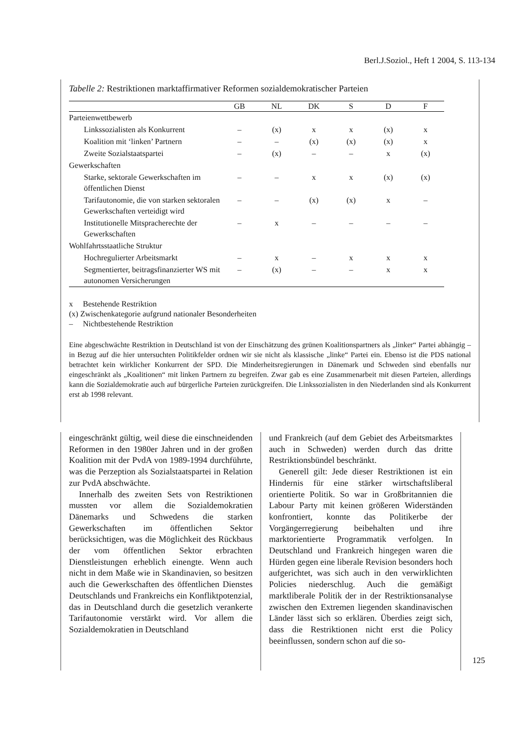Berl.J.Soziol., Heft 1 2004, S. 113-134
Tabelle 2: Restriktionen marktaffirmativer Reformen sozialdemokratischer Parteien
| | GB | NL | DK | S | D | F |
| --- | --- | --- | --- | --- | --- | --- |
| Parteienwettbewerb | | | | | | |
| Linkssozialisten als Konkurrent | – | (x) | x | x | (x) | x |
| Koalition mit ‘linken’ Partnern | – | – | (x) | (x) | (x) | x |
| Zweite Sozialstaatspartei | – | (x) | – | – | x | (x) |
| Gewerkschaften | | | | | | |
| Starke, sektorale Gewerkschaften im öffentlichen Dienst | – | – | x | x | (x) | (x) |
| Tarifautonomie, die von starken sektoralen Gewerkschaften verteidigt wird | – | – | (x) | (x) | x | – |
| Institutionelle Mitspracherechte der Gewerkschaften | – | x | – | – | – | – |
| Wohlfahrtsstaatliche Struktur | | | | | | |
| Hochregulierter Arbeitsmarkt | – | x | – | x | x | x |
| Segmentierter, beitragsfinanzierter WS mit autonomen Versicherungen | – | (x) | – | – | x | x |
x Bestehende Restriktion
(x) Zwischenkategorie aufgrund nationaler Besonderheiten
– Nichtbestehende Restriktion
Eine abgeschwächte Restriktion in Deutschland ist von der Einschätzung des grünen Koalitionspartners als „linker“ Partei abhängig – in Bezug auf die hier untersuchten Politikfelder ordnen wir sie nicht als klassische „linke“ Partei ein. Ebenso ist die PDS national betrachtet kein wirklicher Konkurrent der SPD. Die Minderheitsregierungen in Dänemark und Schweden sind ebenfalls nur eingeschränkt als „Koalitionen“ mit linken Partnern zu begreifen. Zwar gab es eine Zusammenarbeit mit diesen Parteien, allerdings kann die Sozialdemokratie auch auf bürgerliche Parteien zurückgreifen. Die Linkssozialisten in den Niederlanden sind als Konkurrent erst ab 1998 relevant.
eingeschränkt gültig, weil diese die einschneidenden Reformen in den 1980er Jahren und in der großen Koalition mit der PvdA von 1989-1994 durchführte, was die Perzeption als Sozialstaatspartei in Relation zur PvdA abschwächte.
Innerhalb des zweiten Sets von Restriktionen mussten vor allem die Sozialdemokratien Dänemarks und Schwedens die starken Gewerkschaften im öffentlichen Sektor berücksichtigen, was die Möglichkeit des Rückbaus der vom öffentlichen Sektor erbrachten Dienstleistungen erheblich einengte. Wenn auch nicht in dem Maße wie in Skandinavien, so besitzen auch die Gewerkschaften des öffentlichen Dienstes Deutschlands und Frankreichs ein Konfliktpotenzial, das in Deutschland durch die gesetzlich verankerte Tarifautonomie verstärkt wird. Vor allem die Sozialdemokratien in Deutschland
und Frankreich (auf dem Gebiet des Arbeitsmarktes auch in Schweden) werden durch das dritte Restriktionsbündel beschränkt.
Generell gilt: Jede dieser Restriktionen ist ein Hindernis für eine stärker wirtschaftsliberal orientierte Politik. So war in Großbritannien die Labour Party mit keinen größeren Widerständen konfrontiert, konnte das Politikerbe der Vorgängerregierung beibehalten und ihre marktorientierte Programmatik verfolgen. In Deutschland und Frankreich hingegen waren die Hürden gegen eine liberale Revision besonders hoch aufgerichtet, was sich auch in den verwirklichten Policies niederschlug. Auch die gemäßigt marktliberale Politik der in der Restriktionsanalyse zwischen den Extremen liegenden skandinavischen Länder lässt sich so erklären. Überdies zeigt sich, dass die Restriktionen nicht erst die Policy beeinflussen, sondern schon auf die so-
125